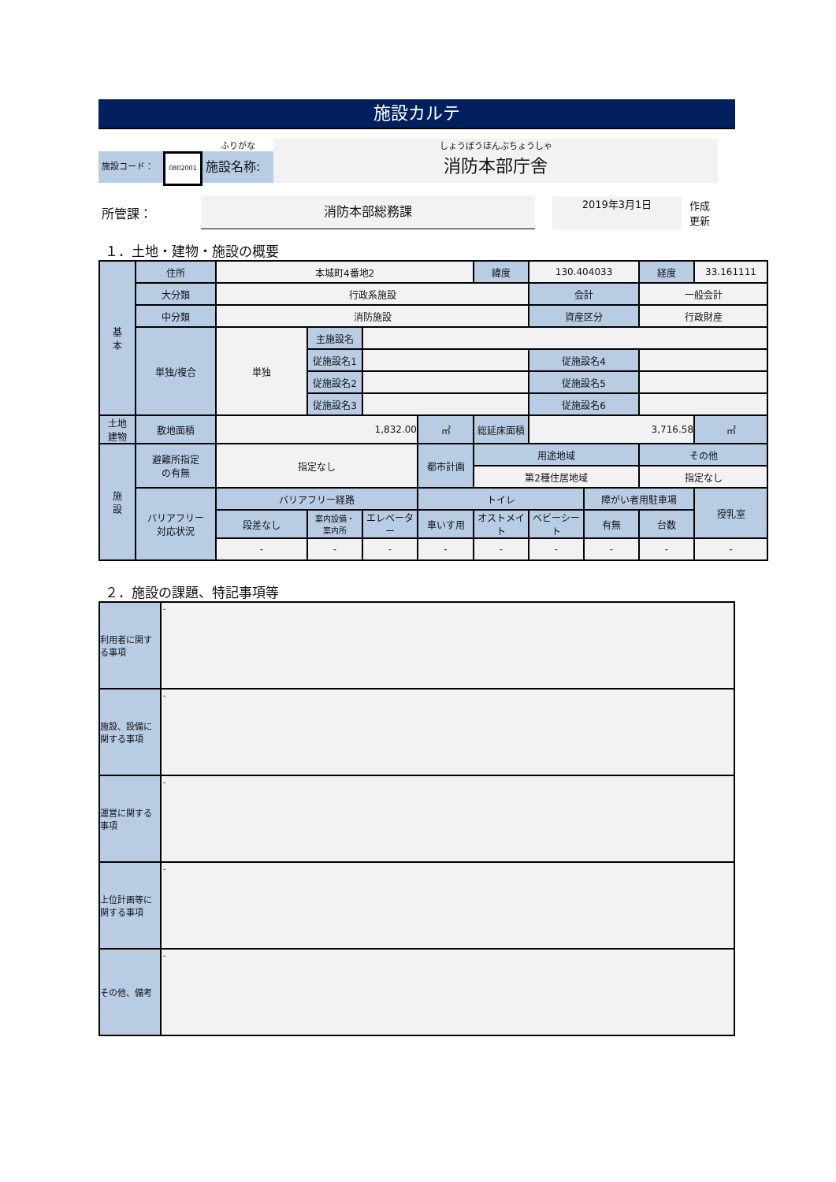施設カルテ
施設コード：
0802001
ふりがな
施設名称:
しょうぼうほんぶちょうしゃ
消防本部庁舎
所管課：
消防本部総務課
2019年3月1日
作成
更新
１．土地・建物・施設の概要
| 基 本 | 住所 | 本城町4番地2 | | | | 緯度 | 130.404033 | | 経度 | 33.161111 |
| | 大分類 | 行政系施設 | | | | | 会計 | | 一般会計 | |
| | 中分類 | 消防施設 | | | | | 資産区分 | | 行政財産 | |
| | 単独/複合 | 単独 | 主施設名 | | | | | | | |
| | | | 従施設名1 | | | | 従施設名4 | | | |
| | | | 従施設名2 | | | | 従施設名5 | | | |
| | | | 従施設名3 | | | | 従施設名6 | | | |
| 土地 建物 | 敷地面積 | 1,832.00 | | | ㎡ | 総延床面積 | 3,716.58 | | | ㎡ |
| 施 設 | 避難所指定 の有無 | 指定なし | | | 都市計画 | 用途地域 | | | その他 | |
| | | | | | | 第2種住居地域 | | | 指定なし | |
| | バリアフリー 対応状況 | バリアフリー経路 | | | トイレ | | | 障がい者用駐車場 | | 授乳室 |
| | | 段差なし | 案内設備・ 案内所 | エレベーター | 車いす用 | オストメイト | ベビーシート | 有無 | 台数 | |
| | | - | - | - | - | - | - | - | - | - |
２．施設の課題、特記事項等
| 利用者に関する事項 | - |
| 施設、設備に関する事項 | - |
| 運営に関する事項 | - |
| 上位計画等に関する事項 | - |
| その他、備考 | - |